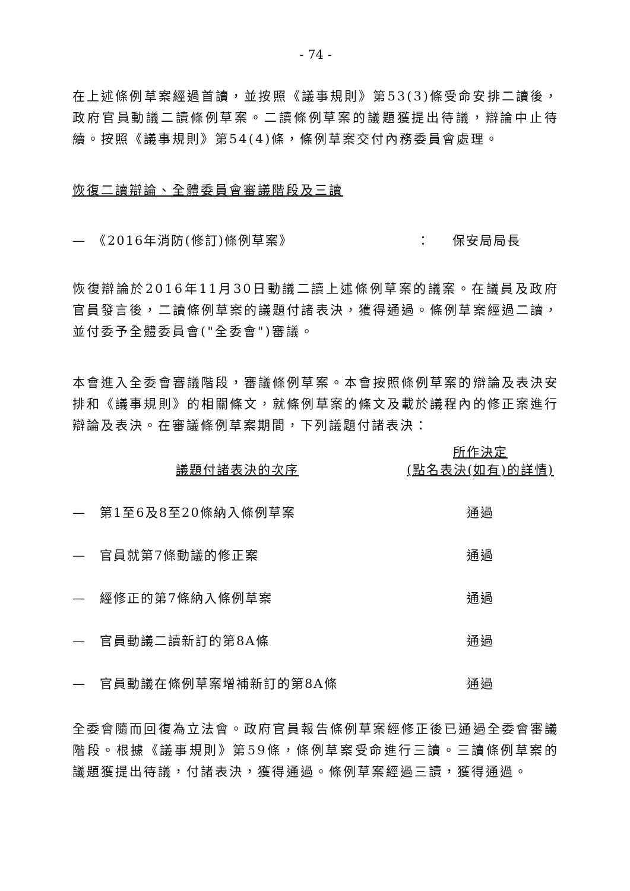- 74 -
在上述條例草案經過首讀，並按照《議事規則》第53(3)條受命安排二讀後，政府官員動議二讀條例草案。二讀條例草案的議題獲提出待議，辯論中止待續。按照《議事規則》第54(4)條，條例草案交付內務委員會處理。
恢復二讀辯論、全體委員會審議階段及三讀
| — 《2016年消防(修訂)條例草案》 | ： | 保安局局長 |
恢復辯論於2016年11月30日動議二讀上述條例草案的議案。在議員及政府官員發言後，二讀條例草案的議題付諸表決，獲得通過。條例草案經過二讀，並付委予全體委員會("全委會")審議。
本會進入全委會審議階段，審議條例草案。本會按照條例草案的辯論及表決安排和《議事規則》的相關條文，就條例草案的條文及載於議程內的修正案進行辯論及表決。在審議條例草案期間，下列議題付諸表決：
| 議題付諸表決的次序 | 所作決定 (點名表決(如有)的詳情) |
| --- | --- |
| — 第1至6及8至20條納入條例草案 | 通過 |
| — 官員就第7條動議的修正案 | 通過 |
| — 經修正的第7條納入條例草案 | 通過 |
| — 官員動議二讀新訂的第8A條 | 通過 |
| — 官員動議在條例草案增補新訂的第8A條 | 通過 |
全委會隨而回復為立法會。政府官員報告條例草案經修正後已通過全委會審議階段。根據《議事規則》第59條，條例草案受命進行三讀。三讀條例草案的議題獲提出待議，付諸表決，獲得通過。條例草案經過三讀，獲得通過。